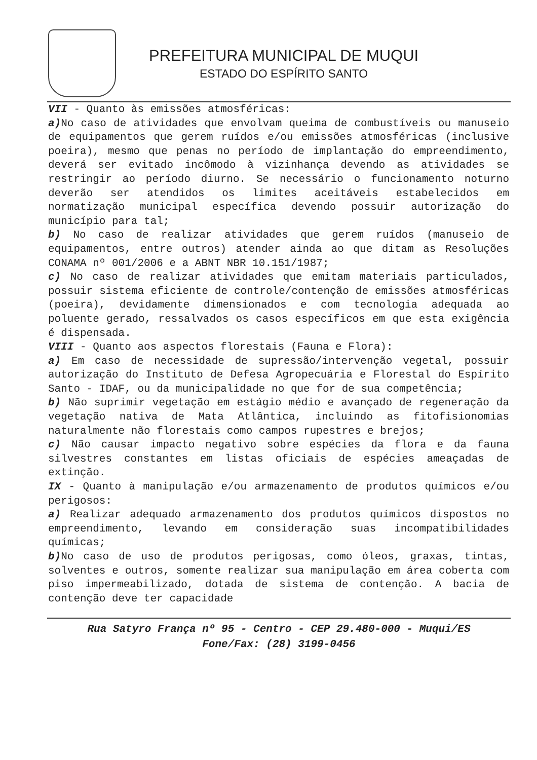PREFEITURA MUNICIPAL DE MUQUI
ESTADO DO ESPÍRITO SANTO
VII - Quanto às emissões atmosféricas:
a) No caso de atividades que envolvam queima de combustíveis ou manuseio de equipamentos que gerem ruídos e/ou emissões atmosféricas (inclusive poeira), mesmo que penas no período de implantação do empreendimento, deverá ser evitado incômodo à vizinhança devendo as atividades se restringir ao período diurno. Se necessário o funcionamento noturno deverão ser atendidos os limites aceitáveis estabelecidos em normatização municipal específica devendo possuir autorização do município para tal;
b) No caso de realizar atividades que gerem ruídos (manuseio de equipamentos, entre outros) atender ainda ao que ditam as Resoluções CONAMA nº 001/2006 e a ABNT NBR 10.151/1987;
c) No caso de realizar atividades que emitam materiais particulados, possuir sistema eficiente de controle/contenção de emissões atmosféricas (poeira), devidamente dimensionados e com tecnologia adequada ao poluente gerado, ressalvados os casos específicos em que esta exigência é dispensada.
VIII - Quanto aos aspectos florestais (Fauna e Flora):
a) Em caso de necessidade de supressão/intervenção vegetal, possuir autorização do Instituto de Defesa Agropecuária e Florestal do Espírito Santo - IDAF, ou da municipalidade no que for de sua competência;
b) Não suprimir vegetação em estágio médio e avançado de regeneração da vegetação nativa de Mata Atlântica, incluindo as fitofisionomias naturalmente não florestais como campos rupestres e brejos;
c) Não causar impacto negativo sobre espécies da flora e da fauna silvestres constantes em listas oficiais de espécies ameaçadas de extinção.
IX - Quanto à manipulação e/ou armazenamento de produtos químicos e/ou perigosos:
a) Realizar adequado armazenamento dos produtos químicos dispostos no empreendimento, levando em consideração suas incompatibilidades químicas;
b) No caso de uso de produtos perigosas, como óleos, graxas, tintas, solventes e outros, somente realizar sua manipulação em área coberta com piso impermeabilizado, dotada de sistema de contenção. A bacia de contenção deve ter capacidade
Rua Satyro França nº 95 - Centro - CEP 29.480-000 - Muqui/ES
Fone/Fax: (28) 3199-0456